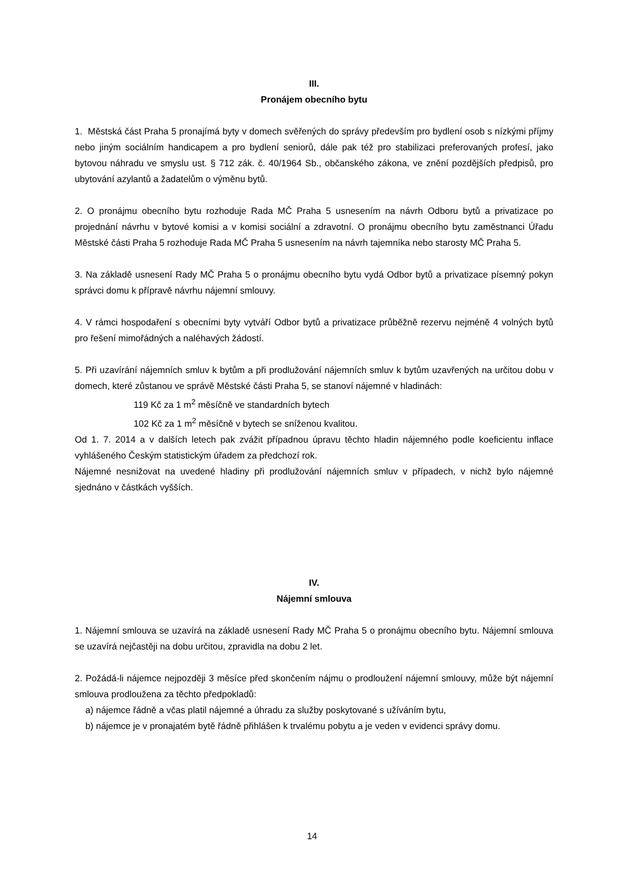III.
Pronájem obecního bytu
1. Městská část Praha 5 pronajímá byty v domech svěřených do správy především pro bydlení osob s nízkými příjmy nebo jiným sociálním handicapem a pro bydlení seniorů, dále pak též pro stabilizaci preferovaných profesí, jako bytovou náhradu ve smyslu ust. § 712 zák. č. 40/1964 Sb., občanského zákona, ve znění pozdějších předpisů, pro ubytování azylantů a žadatelům o výměnu bytů.
2. O pronájmu obecního bytu rozhoduje Rada MČ Praha 5 usnesením na návrh Odboru bytů a privatizace po projednání návrhu v bytové komisi a v komisi sociální a zdravotní. O pronájmu obecního bytu zaměstnanci Úřadu Městské části Praha 5 rozhoduje Rada MČ Praha 5 usnesením na návrh tajemníka nebo starosty MČ Praha 5.
3. Na základě usnesení Rady MČ Praha 5 o pronájmu obecního bytu vydá Odbor bytů a privatizace písemný pokyn správci domu k přípravě návrhu nájemní smlouvy.
4. V rámci hospodaření s obecními byty vytváří Odbor bytů a privatizace průběžně rezervu nejméně 4 volných bytů pro řešení mimořádných a naléhavých žádostí.
5. Při uzavírání nájemních smluv k bytům a při prodlužování nájemních smluv k bytům uzavřených na určitou dobu v domech, které zůstanou ve správě Městské části Praha 5, se stanoví nájemné v hladinách:
119 Kč za 1 m<sup>2</sup> měsíčně ve standardních bytech
102 Kč za 1 m<sup>2</sup> měsíčně v bytech se sníženou kvalitou.
Od 1. 7. 2014 a v dalších letech pak zvážit případnou úpravu těchto hladin nájemného podle koeficientu inflace vyhlášeného Českým statistickým úřadem za předchozí rok.
Nájemné nesnižovat na uvedené hladiny při prodlužování nájemních smluv v případech, v nichž bylo nájemné sjednáno v částkách vyšších.
IV.
Nájemní smlouva
1. Nájemní smlouva se uzavírá na základě usnesení Rady MČ Praha 5 o pronájmu obecního bytu. Nájemní smlouva se uzavírá nejčastěji na dobu určitou, zpravidla na dobu 2 let.
2. Požádá-li nájemce nejpozději 3 měsíce před skončením nájmu o prodloužení nájemní smlouvy, může být nájemní smlouva prodloužena za těchto předpokladů:
a) nájemce řádně a včas platil nájemné a úhradu za služby poskytované s užíváním bytu,
b) nájemce je v pronajatém bytě řádně přihlášen k trvalému pobytu a je veden v evidenci správy domu.
14